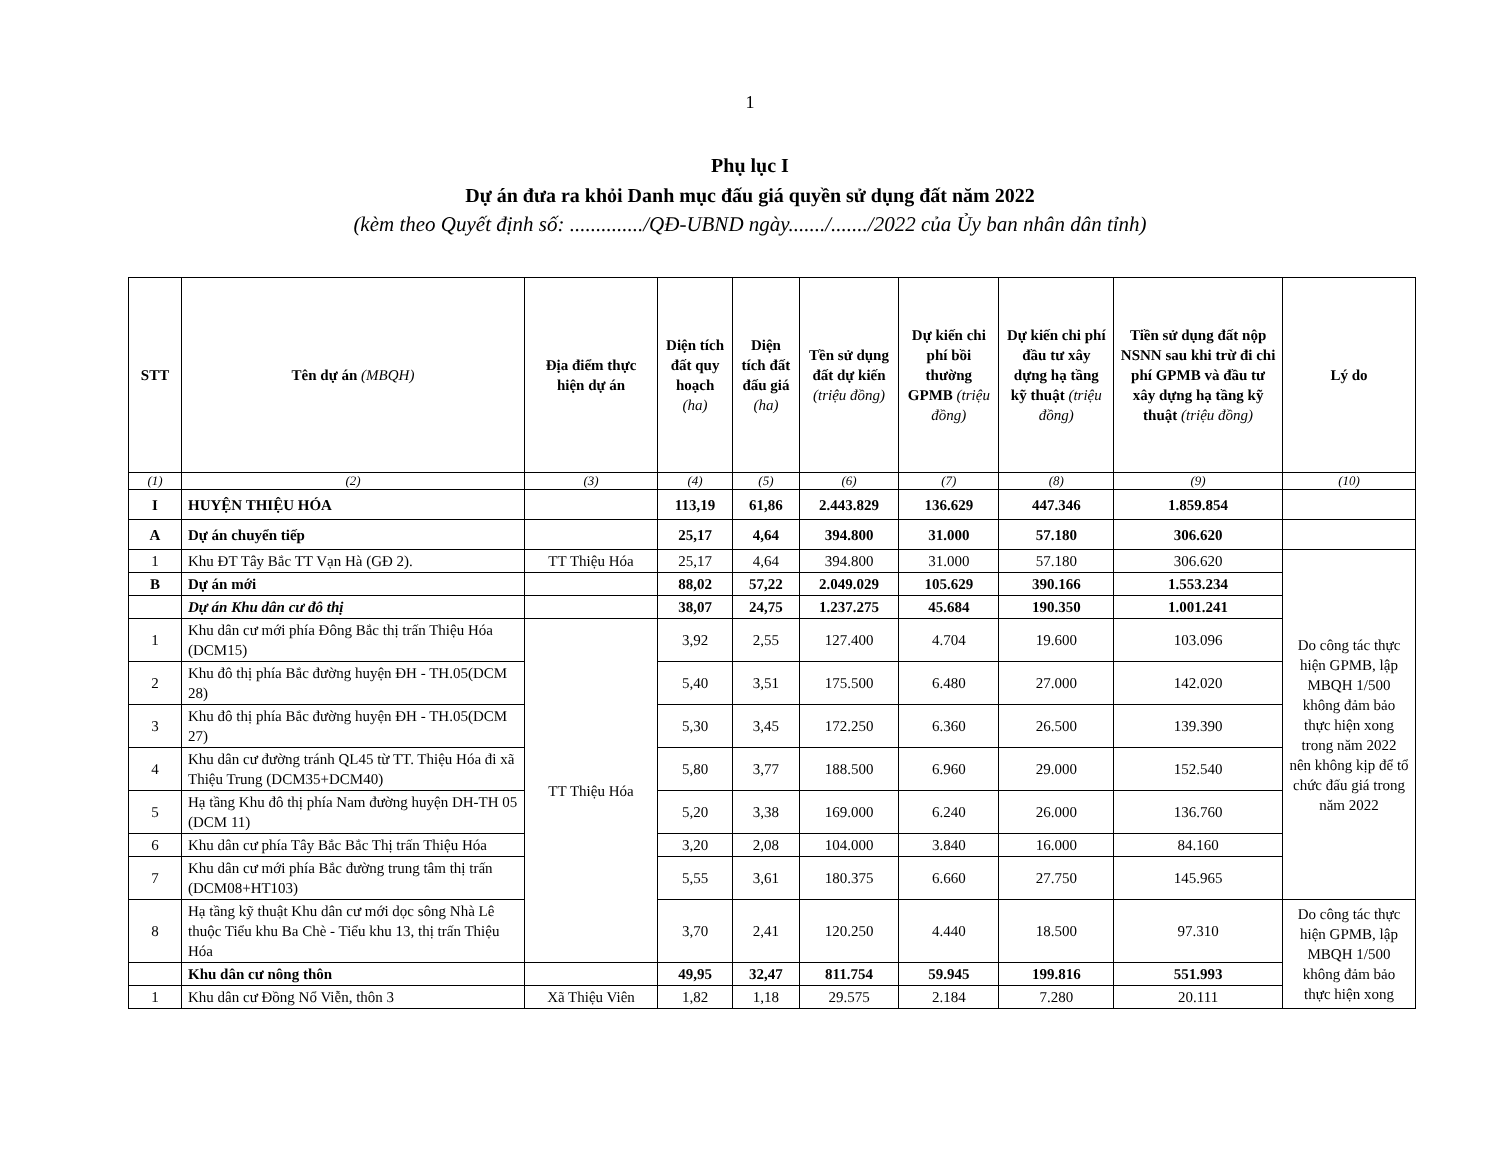1
Phụ lục I
Dự án đưa ra khỏi Danh mục đấu giá quyền sử dụng đất năm 2022
(kèm theo Quyết định số: ............../QĐ-UBND ngày......./......./2022 của Ủy ban nhân dân tỉnh)
| STT | Tên dự án (MBQH) | Địa điểm thực hiện dự án | Diện tích đất quy hoạch (ha) | Diện tích đất đấu giá (ha) | Tền sử dụng đất dự kiến (triệu đồng) | Dự kiến chi phí bồi thường GPMB (triệu đồng) | Dự kiến chi phí đầu tư xây dựng hạ tầng kỹ thuật (triệu đồng) | Tiền sử dụng đất nộp NSNN sau khi trừ đi chi phí GPMB và đầu tư xây dựng hạ tầng kỹ thuật (triệu đồng) | Lý do |
| --- | --- | --- | --- | --- | --- | --- | --- | --- | --- |
| (1) | (2) | (3) | (4) | (5) | (6) | (7) | (8) | (9) | (10) |
| I | HUYỆN THIỆU HÓA | | 113,19 | 61,86 | 2.443.829 | 136.629 | 447.346 | 1.859.854 | |
| A | Dự án chuyển tiếp | | 25,17 | 4,64 | 394.800 | 31.000 | 57.180 | 306.620 | |
| 1 | Khu ĐT Tây Bắc TT Vạn Hà (GĐ 2). | TT Thiệu Hóa | 25,17 | 4,64 | 394.800 | 31.000 | 57.180 | 306.620 | Do công tác thực hiện GPMB, lập MBQH 1/500 không đảm bảo thực hiện xong trong năm 2022 nên không kịp để tổ chức đấu giá trong năm 2022 |
| B | Dự án mới | | 88,02 | 57,22 | 2.049.029 | 105.629 | 390.166 | 1.553.234 | |
| | Dự án Khu dân cư đô thị | | 38,07 | 24,75 | 1.237.275 | 45.684 | 190.350 | 1.001.241 | |
| 1 | Khu dân cư mới phía Đông Bắc thị trấn Thiệu Hóa (DCM15) | TT Thiệu Hóa | 3,92 | 2,55 | 127.400 | 4.704 | 19.600 | 103.096 | |
| 2 | Khu đô thị phía Bắc đường huyện ĐH - TH.05(DCM 28) | | 5,40 | 3,51 | 175.500 | 6.480 | 27.000 | 142.020 | |
| 3 | Khu đô thị phía Bắc đường huyện ĐH - TH.05(DCM 27) | | 5,30 | 3,45 | 172.250 | 6.360 | 26.500 | 139.390 | |
| 4 | Khu dân cư đường tránh QL45 từ TT. Thiệu Hóa đi xã Thiệu Trung (DCM35+DCM40) | | 5,80 | 3,77 | 188.500 | 6.960 | 29.000 | 152.540 | |
| 5 | Hạ tầng Khu đô thị phía Nam đường huyện DH-TH 05 (DCM 11) | | 5,20 | 3,38 | 169.000 | 6.240 | 26.000 | 136.760 | |
| 6 | Khu dân cư phía Tây Bắc Bắc Thị trấn Thiệu Hóa | | 3,20 | 2,08 | 104.000 | 3.840 | 16.000 | 84.160 | |
| 7 | Khu dân cư mới phía Bắc đường trung tâm thị trấn (DCM08+HT103) | | 5,55 | 3,61 | 180.375 | 6.660 | 27.750 | 145.965 | |
| 8 | Hạ tầng kỹ thuật Khu dân cư mới dọc sông Nhà Lê thuộc Tiểu khu Ba Chè - Tiểu khu 13, thị trấn Thiệu Hóa | | 3,70 | 2,41 | 120.250 | 4.440 | 18.500 | 97.310 | Do công tác thực hiện GPMB, lập MBQH 1/500 không đảm bảo thực hiện xong |
| | Khu dân cư nông thôn | | 49,95 | 32,47 | 811.754 | 59.945 | 199.816 | 551.993 | |
| 1 | Khu dân cư Đồng Nổ Viễn, thôn 3 | Xã Thiệu Viên | 1,82 | 1,18 | 29.575 | 2.184 | 7.280 | 20.111 | |